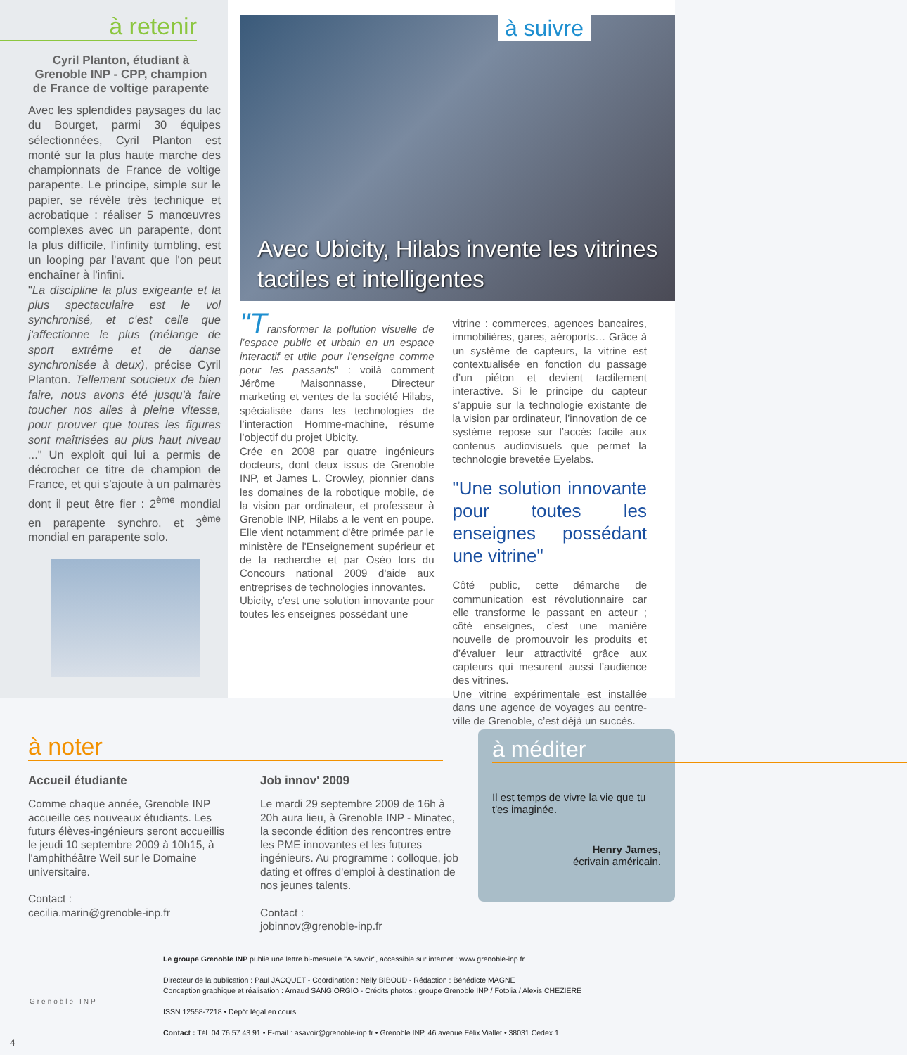à retenir
Cyril Planton, étudiant à Grenoble INP - CPP, champion de France de voltige parapente
Avec les splendides paysages du lac du Bourget, parmi 30 équipes sélectionnées, Cyril Planton est monté sur la plus haute marche des championnats de France de voltige parapente. Le principe, simple sur le papier, se révèle très technique et acrobatique : réaliser 5 manœuvres complexes avec un parapente, dont la plus difficile, l’infinity tumbling, est un looping par l'avant que l'on peut enchaîner à l'infini.
"La discipline la plus exigeante et la plus spectaculaire est le vol synchronisé, et c’est celle que j'affectionne le plus (mélange de sport extrême et de danse synchronisée à deux), précise Cyril Planton. Tellement soucieux de bien faire, nous avons été jusqu'à faire toucher nos ailes à pleine vitesse, pour prouver que toutes les figures sont maîtrisées au plus haut niveau ..." Un exploit qui lui a permis de décrocher ce titre de champion de France, et qui s’ajoute à un palmarès dont il peut être fier : 2<sup>ème</sup> mondial en parapente synchro, et 3<sup>ème</sup> mondial en parapente solo.
à suivre
Avec Ubicity, Hilabs invente les vitrines tactiles et intelligentes
"Transformer la pollution visuelle de l’espace public et urbain en un espace interactif et utile pour l’enseigne comme pour les passants" : voilà comment Jérôme Maisonnasse, Directeur marketing et ventes de la société Hilabs, spécialisée dans les technologies de l’interaction Homme-machine, résume l’objectif du projet Ubicity.
Crée en 2008 par quatre ingénieurs docteurs, dont deux issus de Grenoble INP, et James L. Crowley, pionnier dans les domaines de la robotique mobile, de la vision par ordinateur, et professeur à Grenoble INP, Hilabs a le vent en poupe. Elle vient notamment d'être primée par le ministère de l'Enseignement supérieur et de la recherche et par Oséo lors du Concours national 2009 d'aide aux entreprises de technologies innovantes.
Ubicity, c’est une solution innovante pour toutes les enseignes possédant une
vitrine : commerces, agences bancaires, immobilières, gares, aéroports… Grâce à un système de capteurs, la vitrine est contextualisée en fonction du passage d’un piéton et devient tactilement interactive. Si le principe du capteur s’appuie sur la technologie existante de la vision par ordinateur, l’innovation de ce système repose sur l’accès facile aux contenus audiovisuels que permet la technologie brevetée Eyelabs.
"Une solution innovante pour toutes les enseignes possédant une vitrine"
Côté public, cette démarche de communication est révolutionnaire car elle transforme le passant en acteur ; côté enseignes, c’est une manière nouvelle de promouvoir les produits et d’évaluer leur attractivité grâce aux capteurs qui mesurent aussi l’audience des vitrines.
Une vitrine expérimentale est installée dans une agence de voyages au centre-ville de Grenoble, c’est déjà un succès.
à noter
Accueil étudiante
Comme chaque année, Grenoble INP accueille ces nouveaux étudiants. Les futurs élèves-ingénieurs seront accueillis le jeudi 10 septembre 2009 à 10h15, à l'amphithéâtre Weil sur le Domaine universitaire.
Contact :
cecilia.marin@grenoble-inp.fr
Job innov' 2009
Le mardi 29 septembre 2009 de 16h à 20h aura lieu, à Grenoble INP - Minatec, la seconde édition des rencontres entre les PME innovantes et les futures ingénieurs. Au programme : colloque, job dating et offres d'emploi à destination de nos jeunes talents.
Contact :
jobinnov@grenoble-inp.fr
à méditer
Il est temps de vivre la vie que tu t'es imaginée.
Henry James,
écrivain américain.
Grenoble INP
Le groupe Grenoble INP publie une lettre bi-mesuelle "A savoir", accessible sur internet : www.grenoble-inp.fr
Directeur de la publication : Paul JACQUET - Coordination : Nelly BIBOUD - Rédaction : Bénédicte MAGNE
Conception graphique et réalisation : Arnaud SANGIORGIO - Crédits photos : groupe Grenoble INP / Fotolia / Alexis CHEZIERE
ISSN 12558-7218 • Dépôt légal en cours
Contact : Tél. 04 76 57 43 91 • E-mail : asavoir@grenoble-inp.fr • Grenoble INP, 46 avenue Félix Viallet • 38031 Cedex 1
4